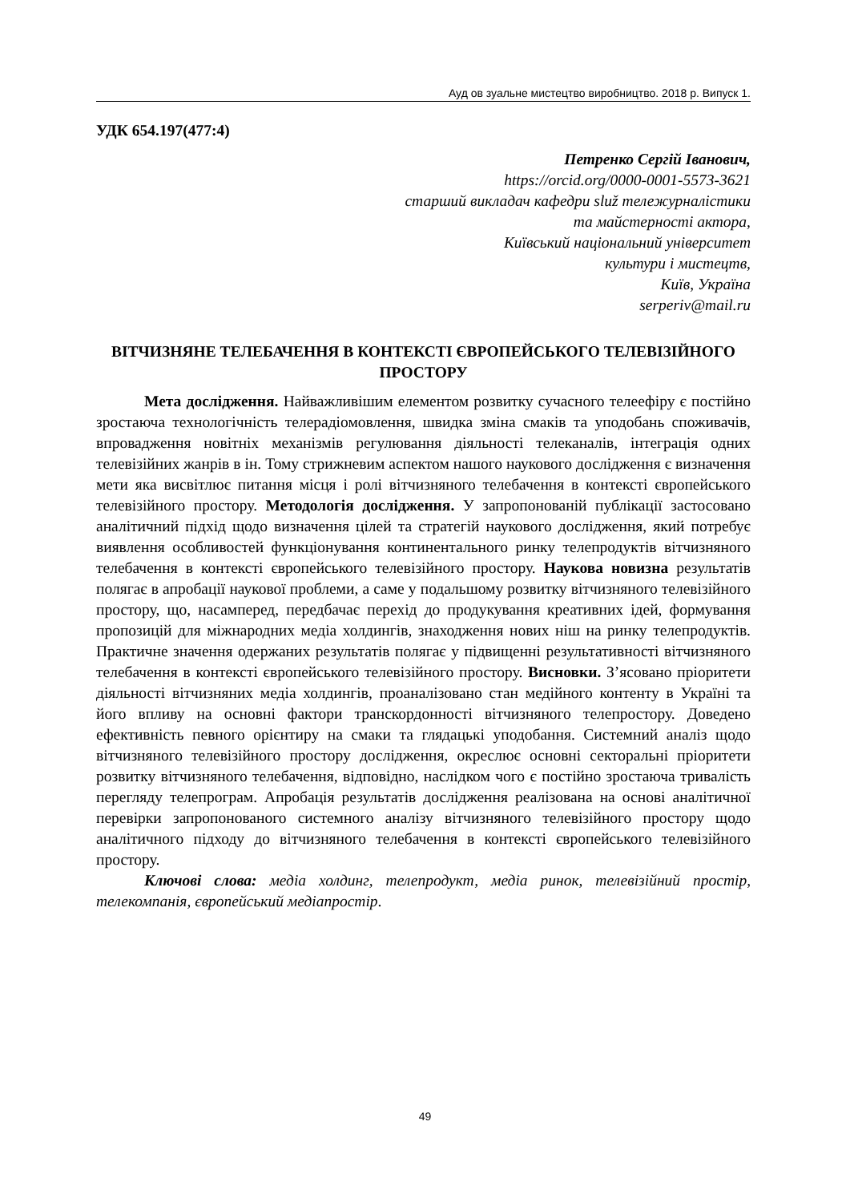Ауд ов зуальне мистецтво виробництво. 2018 р. Випуск 1.
УДК 654.197(477:4)
Петренко Сергій Іванович,
https://orcid.org/0000-0001-5573-3621
старший викладач кафедри služ тележурналістики
та майстерності актора,
Київський національний університет
культури і мистецтв,
Київ, Україна
serperiv@mail.ru
ВІТЧИЗНЯНЕ ТЕЛЕБАЧЕННЯ В КОНТЕКСТІ ЄВРОПЕЙСЬКОГО ТЕЛЕВІЗІЙНОГО ПРОСТОРУ
Мета дослідження. Найважливішим елементом розвитку сучасного телеефіру є постійно зростаюча технологічність телерадіомовлення, швидка зміна смаків та уподобань споживачів, впровадження новітніх механізмів регулювання діяльності телеканалів, інтеграція одних телевізійних жанрів в ін. Тому стрижневим аспектом нашого наукового дослідження є визначення мети яка висвітлює питання місця і ролі вітчизняного телебачення в контексті європейського телевізійного простору. Методологія дослідження. У запропонованій публікації застосовано аналітичний підхід щодо визначення цілей та стратегій наукового дослідження, який потребує виявлення особливостей функціонування континентального ринку телепродуктів вітчизняного телебачення в контексті європейського телевізійного простору. Наукова новизна результатів полягає в апробації наукової проблеми, а саме у подальшому розвитку вітчизняного телевізійного простору, що, насамперед, передбачає перехід до продукування креативних ідей, формування пропозицій для міжнародних медіа холдингів, знаходження нових ніш на ринку телепродуктів. Практичне значення одержаних результатів полягає у підвищенні результативності вітчизняного телебачення в контексті європейського телевізійного простору. Висновки. З’ясовано пріоритети діяльності вітчизняних медіа холдингів, проаналізовано стан медійного контенту в Україні та його впливу на основні фактори транскордонності вітчизняного телепростору. Доведено ефективність певного орієнтиру на смаки та глядацькі уподобання. Системний аналіз щодо вітчизняного телевізійного простору дослідження, окреслює основні секторальні пріоритети розвитку вітчизняного телебачення, відповідно, наслідком чого є постійно зростаюча тривалість перегляду телепрограм. Апробація результатів дослідження реалізована на основі аналітичної перевірки запропонованого системного аналізу вітчизняного телевізійного простору щодо аналітичного підходу до вітчизняного телебачення в контексті європейського телевізійного простору.
Ключові слова: медіа холдинг, телепродукт, медіа ринок, телевізійний простір, телекомпанія, європейський медіапростір.
49